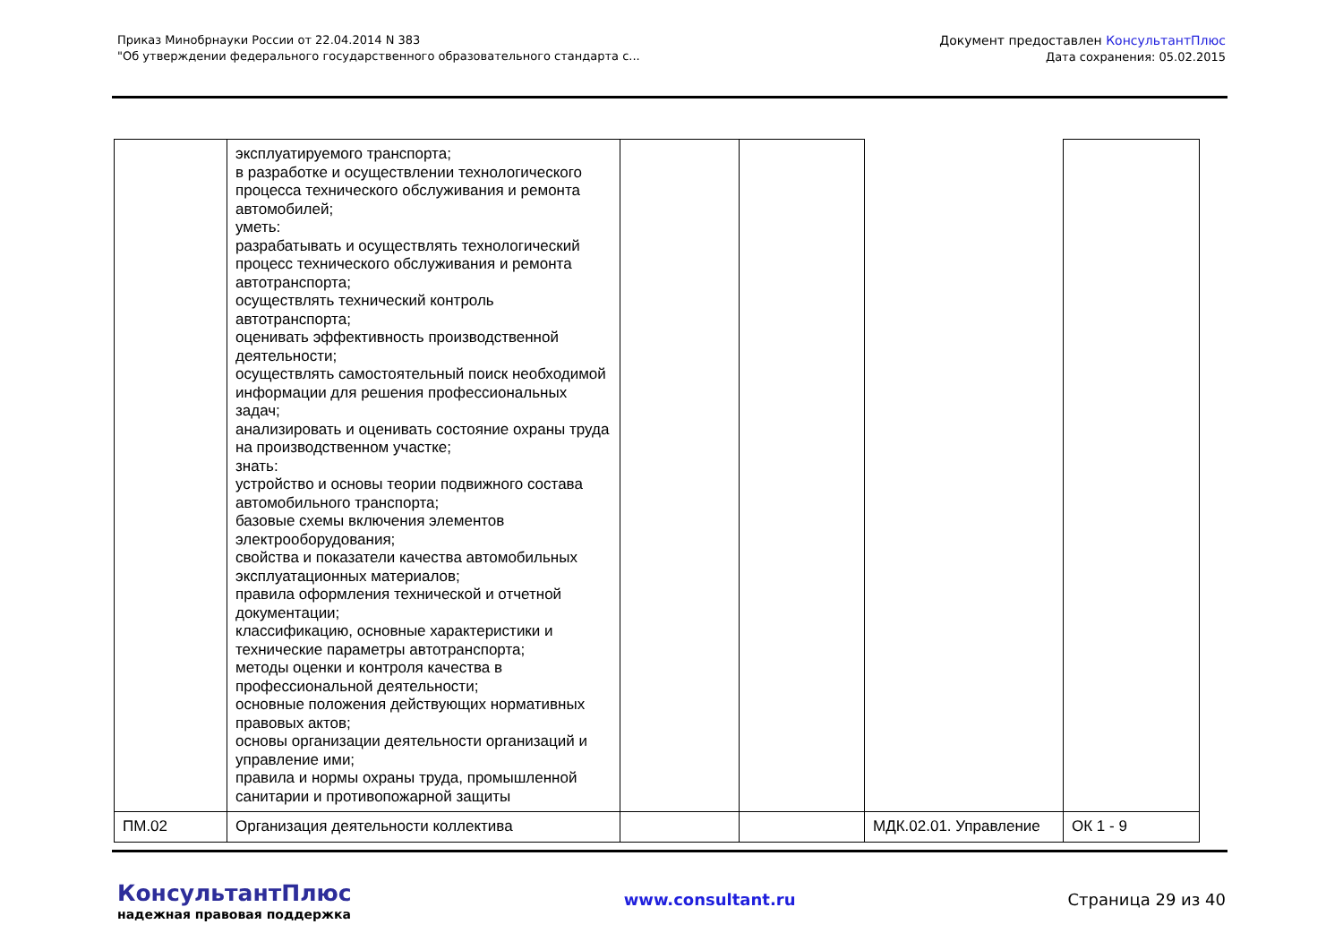Приказ Минобрнауки России от 22.04.2014 N 383
"Об утверждении федерального государственного образовательного стандарта с...
Документ предоставлен КонсультантПлюс
Дата сохранения: 05.02.2015
| | эксплуатируемого транспорта; в разработке и осуществлении технологического процесса технического обслуживания и ремонта автомобилей; уметь: разрабатывать и осуществлять технологический процесс технического обслуживания и ремонта автотранспорта; осуществлять технический контроль автотранспорта; оценивать эффективность производственной деятельности; осуществлять самостоятельный поиск необходимой информации для решения профессиональных задач; анализировать и оценивать состояние охраны труда на производственном участке; знать: устройство и основы теории подвижного состава автомобильного транспорта; базовые схемы включения элементов электрооборудования; свойства и показатели качества автомобильных эксплуатационных материалов; правила оформления технической и отчетной документации; классификацию, основные характеристики и технические параметры автотранспорта; методы оценки и контроля качества в профессиональной деятельности; основные положения действующих нормативных правовых актов; основы организации деятельности организаций и управление ими; правила и нормы охраны труда, промышленной санитарии и противопожарной защиты | | | | |
| ПМ.02 | Организация деятельности коллектива | | | МДК.02.01. Управление | ОК 1 - 9 |
КонсультантПлюс
надежная правовая поддержка
www.consultant.ru Страница 29 из 40